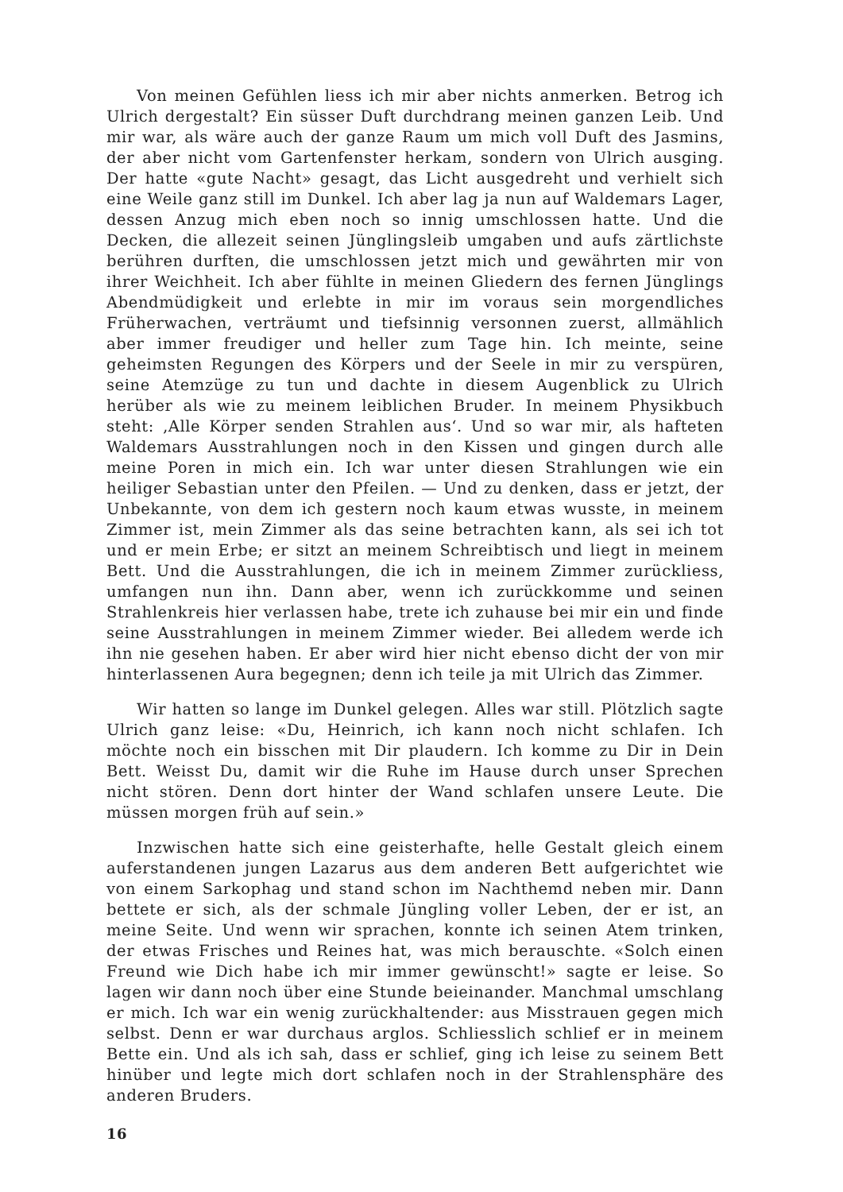Von meinen Gefühlen liess ich mir aber nichts anmerken. Betrog ich Ulrich dergestalt? Ein süsser Duft durchdrang meinen ganzen Leib. Und mir war, als wäre auch der ganze Raum um mich voll Duft des Jasmins, der aber nicht vom Gartenfenster herkam, sondern von Ulrich ausging. Der hatte «gute Nacht» gesagt, das Licht ausgedreht und verhielt sich eine Weile ganz still im Dunkel. Ich aber lag ja nun auf Waldemars Lager, dessen Anzug mich eben noch so innig umschlossen hatte. Und die Decken, die allezeit seinen Jünglingsleib umgaben und aufs zärtlichste berühren durften, die umschlossen jetzt mich und gewährten mir von ihrer Weichheit. Ich aber fühlte in meinen Gliedern des fernen Jünglings Abendmüdigkeit und erlebte in mir im voraus sein morgendliches Früherwachen, verträumt und tiefsinnig versonnen zuerst, allmählich aber immer freudiger und heller zum Tage hin. Ich meinte, seine geheimsten Regungen des Körpers und der Seele in mir zu verspüren, seine Atemzüge zu tun und dachte in diesem Augenblick zu Ulrich herüber als wie zu meinem leiblichen Bruder. In meinem Physikbuch steht: ‚Alle Körper senden Strahlen aus‘. Und so war mir, als hafteten Waldemars Ausstrahlungen noch in den Kissen und gingen durch alle meine Poren in mich ein. Ich war unter diesen Strahlungen wie ein heiliger Sebastian unter den Pfeilen. — Und zu denken, dass er jetzt, der Unbekannte, von dem ich gestern noch kaum etwas wusste, in meinem Zimmer ist, mein Zimmer als das seine betrachten kann, als sei ich tot und er mein Erbe; er sitzt an meinem Schreibtisch und liegt in meinem Bett. Und die Ausstrahlungen, die ich in meinem Zimmer zurückliess, umfangen nun ihn. Dann aber, wenn ich zurückkomme und seinen Strahlenkreis hier verlassen habe, trete ich zuhause bei mir ein und finde seine Ausstrahlungen in meinem Zimmer wieder. Bei alledem werde ich ihn nie gesehen haben. Er aber wird hier nicht ebenso dicht der von mir hinterlassenen Aura begegnen; denn ich teile ja mit Ulrich das Zimmer.
Wir hatten so lange im Dunkel gelegen. Alles war still. Plötzlich sagte Ulrich ganz leise: «Du, Heinrich, ich kann noch nicht schlafen. Ich möchte noch ein bisschen mit Dir plaudern. Ich komme zu Dir in Dein Bett. Weisst Du, damit wir die Ruhe im Hause durch unser Sprechen nicht stören. Denn dort hinter der Wand schlafen unsere Leute. Die müssen morgen früh auf sein.»
Inzwischen hatte sich eine geisterhafte, helle Gestalt gleich einem auferstandenen jungen Lazarus aus dem anderen Bett aufgerichtet wie von einem Sarkophag und stand schon im Nachthemd neben mir. Dann bettete er sich, als der schmale Jüngling voller Leben, der er ist, an meine Seite. Und wenn wir sprachen, konnte ich seinen Atem trinken, der etwas Frisches und Reines hat, was mich berauschte. «Solch einen Freund wie Dich habe ich mir immer gewünscht!» sagte er leise. So lagen wir dann noch über eine Stunde beieinander. Manchmal umschlang er mich. Ich war ein wenig zurückhaltender: aus Misstrauen gegen mich selbst. Denn er war durchaus arglos. Schliesslich schlief er in meinem Bette ein. Und als ich sah, dass er schlief, ging ich leise zu seinem Bett hinüber und legte mich dort schlafen noch in der Strahlensphäre des anderen Bruders.
16